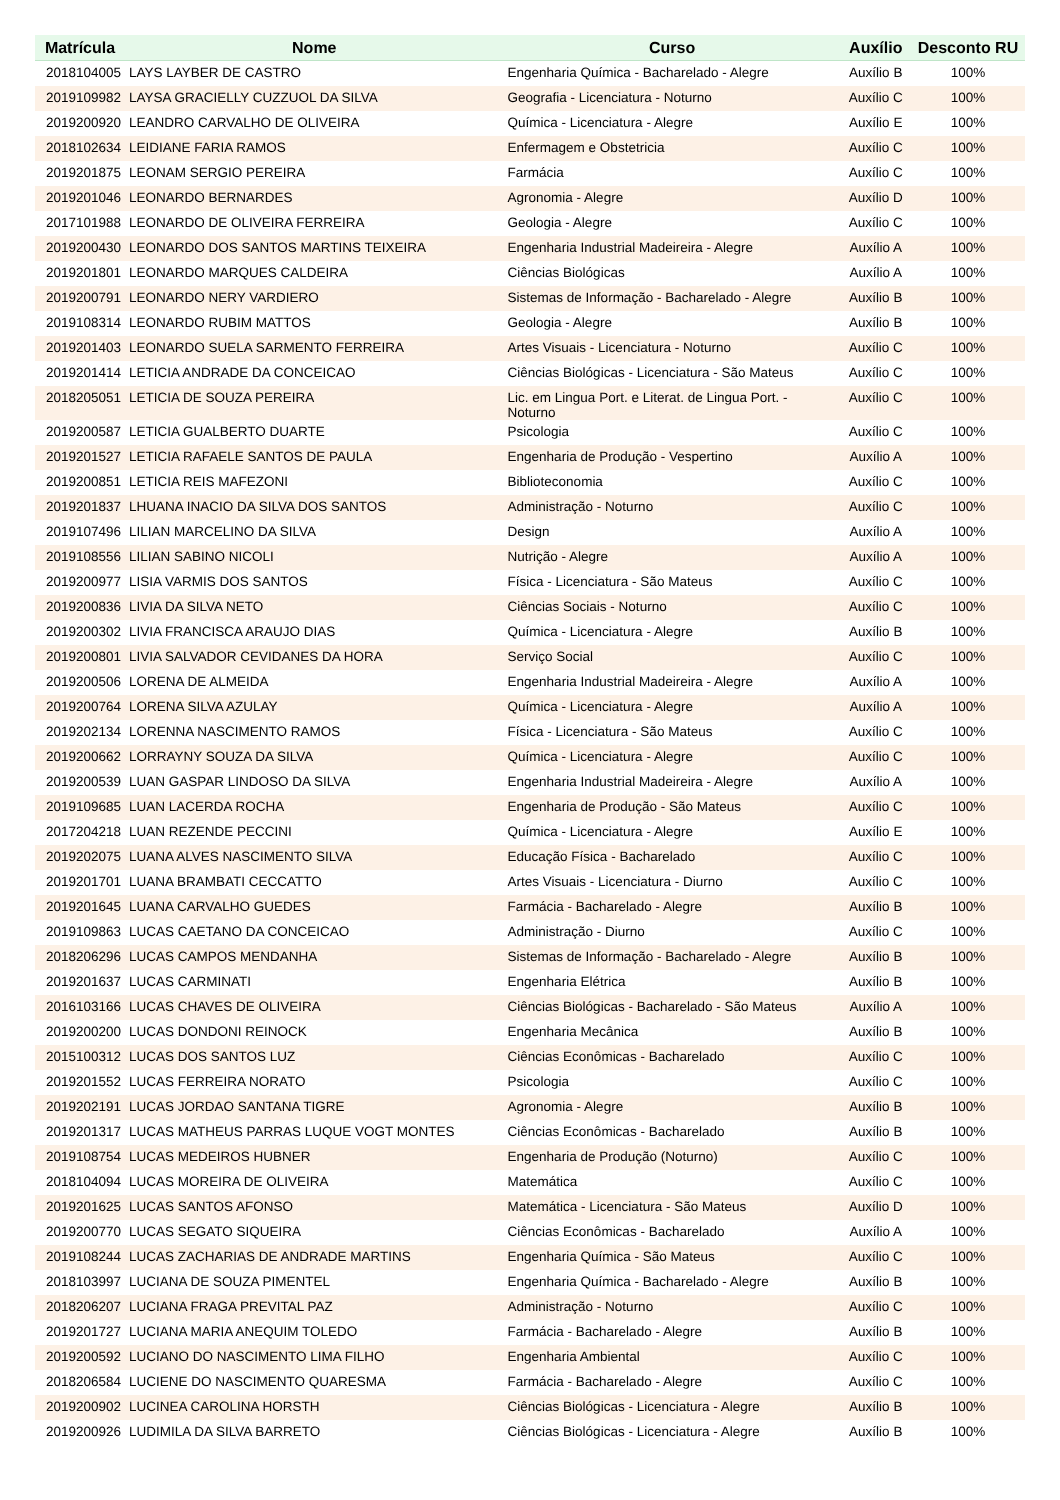| Matrícula | Nome | Curso | Auxílio | Desconto RU |
| --- | --- | --- | --- | --- |
| 2018104005 | LAYS LAYBER DE CASTRO | Engenharia Química - Bacharelado - Alegre | Auxílio B | 100% |
| 2019109982 | LAYSA GRACIELLY CUZZUOL DA SILVA | Geografia - Licenciatura - Noturno | Auxílio C | 100% |
| 2019200920 | LEANDRO CARVALHO DE OLIVEIRA | Química - Licenciatura - Alegre | Auxílio E | 100% |
| 2018102634 | LEIDIANE FARIA RAMOS | Enfermagem e Obstetricia | Auxílio C | 100% |
| 2019201875 | LEONAM SERGIO PEREIRA | Farmácia | Auxílio C | 100% |
| 2019201046 | LEONARDO BERNARDES | Agronomia - Alegre | Auxílio D | 100% |
| 2017101988 | LEONARDO DE OLIVEIRA FERREIRA | Geologia - Alegre | Auxílio C | 100% |
| 2019200430 | LEONARDO DOS SANTOS MARTINS TEIXEIRA | Engenharia Industrial Madeireira - Alegre | Auxílio A | 100% |
| 2019201801 | LEONARDO MARQUES CALDEIRA | Ciências Biológicas | Auxílio A | 100% |
| 2019200791 | LEONARDO NERY VARDIERO | Sistemas de Informação - Bacharelado - Alegre | Auxílio B | 100% |
| 2019108314 | LEONARDO RUBIM MATTOS | Geologia - Alegre | Auxílio B | 100% |
| 2019201403 | LEONARDO SUELA SARMENTO FERREIRA | Artes Visuais - Licenciatura - Noturno | Auxílio C | 100% |
| 2019201414 | LETICIA ANDRADE DA CONCEICAO | Ciências Biológicas - Licenciatura - São Mateus | Auxílio C | 100% |
| 2018205051 | LETICIA DE SOUZA PEREIRA | Lic. em Lingua Port. e Literat. de Lingua Port. - Noturno | Auxílio C | 100% |
| 2019200587 | LETICIA GUALBERTO DUARTE | Psicologia | Auxílio C | 100% |
| 2019201527 | LETICIA RAFAELE SANTOS DE PAULA | Engenharia de Produção - Vespertino | Auxílio A | 100% |
| 2019200851 | LETICIA REIS MAFEZONI | Biblioteconomia | Auxílio C | 100% |
| 2019201837 | LHUANA INACIO DA SILVA DOS SANTOS | Administração - Noturno | Auxílio C | 100% |
| 2019107496 | LILIAN MARCELINO DA SILVA | Design | Auxílio A | 100% |
| 2019108556 | LILIAN SABINO NICOLI | Nutrição - Alegre | Auxílio A | 100% |
| 2019200977 | LISIA VARMIS DOS SANTOS | Física - Licenciatura - São Mateus | Auxílio C | 100% |
| 2019200836 | LIVIA DA SILVA NETO | Ciências Sociais - Noturno | Auxílio C | 100% |
| 2019200302 | LIVIA FRANCISCA ARAUJO DIAS | Química - Licenciatura - Alegre | Auxílio B | 100% |
| 2019200801 | LIVIA SALVADOR CEVIDANES DA HORA | Serviço Social | Auxílio C | 100% |
| 2019200506 | LORENA DE ALMEIDA | Engenharia Industrial Madeireira - Alegre | Auxílio A | 100% |
| 2019200764 | LORENA SILVA AZULAY | Química - Licenciatura - Alegre | Auxílio A | 100% |
| 2019202134 | LORENNA NASCIMENTO RAMOS | Física - Licenciatura - São Mateus | Auxílio C | 100% |
| 2019200662 | LORRAYNY SOUZA DA SILVA | Química - Licenciatura - Alegre | Auxílio C | 100% |
| 2019200539 | LUAN GASPAR LINDOSO DA SILVA | Engenharia Industrial Madeireira - Alegre | Auxílio A | 100% |
| 2019109685 | LUAN LACERDA ROCHA | Engenharia de Produção - São Mateus | Auxílio C | 100% |
| 2017204218 | LUAN REZENDE PECCINI | Química - Licenciatura - Alegre | Auxílio E | 100% |
| 2019202075 | LUANA ALVES NASCIMENTO SILVA | Educação Física - Bacharelado | Auxílio C | 100% |
| 2019201701 | LUANA BRAMBATI CECCATTO | Artes Visuais - Licenciatura - Diurno | Auxílio C | 100% |
| 2019201645 | LUANA CARVALHO GUEDES | Farmácia - Bacharelado - Alegre | Auxílio B | 100% |
| 2019109863 | LUCAS CAETANO DA CONCEICAO | Administração - Diurno | Auxílio C | 100% |
| 2018206296 | LUCAS CAMPOS MENDANHA | Sistemas de Informação - Bacharelado - Alegre | Auxílio B | 100% |
| 2019201637 | LUCAS CARMINATI | Engenharia Elétrica | Auxílio B | 100% |
| 2016103166 | LUCAS CHAVES DE OLIVEIRA | Ciências Biológicas - Bacharelado - São Mateus | Auxílio A | 100% |
| 2019200200 | LUCAS DONDONI REINOCK | Engenharia Mecânica | Auxílio B | 100% |
| 2015100312 | LUCAS DOS SANTOS LUZ | Ciências Econômicas - Bacharelado | Auxílio C | 100% |
| 2019201552 | LUCAS FERREIRA NORATO | Psicologia | Auxílio C | 100% |
| 2019202191 | LUCAS JORDAO SANTANA TIGRE | Agronomia - Alegre | Auxílio B | 100% |
| 2019201317 | LUCAS MATHEUS PARRAS LUQUE VOGT MONTES | Ciências Econômicas - Bacharelado | Auxílio B | 100% |
| 2019108754 | LUCAS MEDEIROS HUBNER | Engenharia de Produção (Noturno) | Auxílio C | 100% |
| 2018104094 | LUCAS MOREIRA DE OLIVEIRA | Matemática | Auxílio C | 100% |
| 2019201625 | LUCAS SANTOS AFONSO | Matemática - Licenciatura - São Mateus | Auxílio D | 100% |
| 2019200770 | LUCAS SEGATO SIQUEIRA | Ciências Econômicas - Bacharelado | Auxílio A | 100% |
| 2019108244 | LUCAS ZACHARIAS DE ANDRADE MARTINS | Engenharia Química - São Mateus | Auxílio C | 100% |
| 2018103997 | LUCIANA DE SOUZA PIMENTEL | Engenharia Química - Bacharelado - Alegre | Auxílio B | 100% |
| 2018206207 | LUCIANA FRAGA PREVITAL PAZ | Administração - Noturno | Auxílio C | 100% |
| 2019201727 | LUCIANA MARIA ANEQUIM TOLEDO | Farmácia - Bacharelado - Alegre | Auxílio B | 100% |
| 2019200592 | LUCIANO DO NASCIMENTO LIMA FILHO | Engenharia Ambiental | Auxílio C | 100% |
| 2018206584 | LUCIENE DO NASCIMENTO QUARESMA | Farmácia - Bacharelado - Alegre | Auxílio C | 100% |
| 2019200902 | LUCINEA CAROLINA HORSTH | Ciências Biológicas - Licenciatura - Alegre | Auxílio B | 100% |
| 2019200926 | LUDIMILA DA SILVA BARRETO | Ciências Biológicas - Licenciatura - Alegre | Auxílio B | 100% |